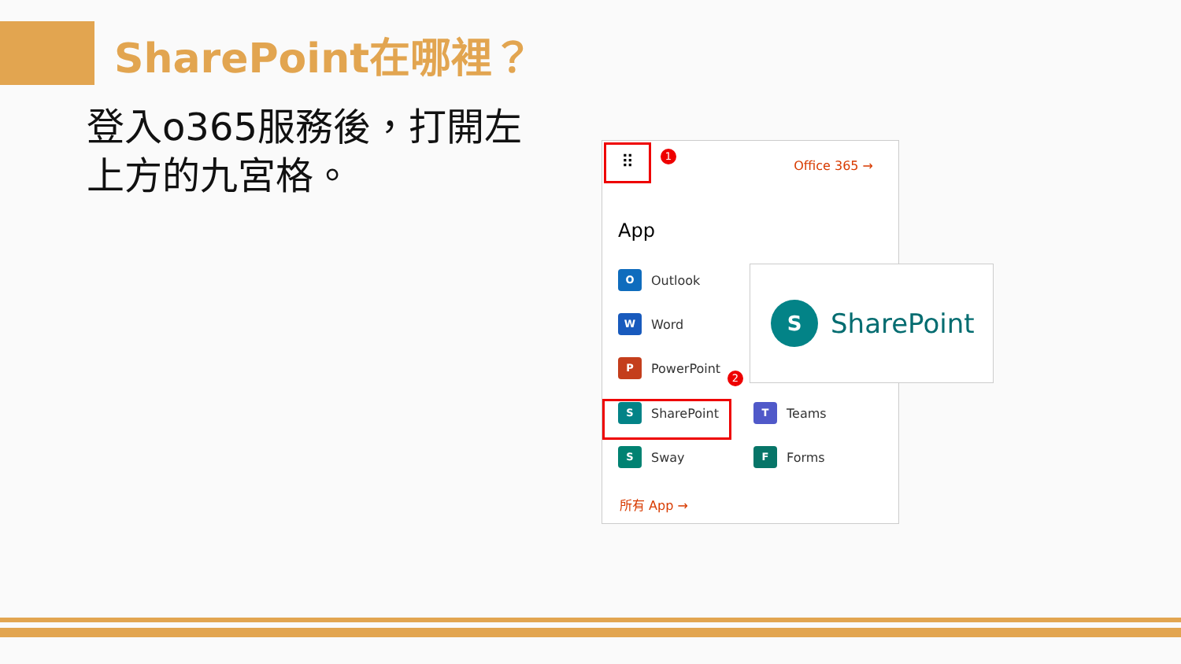SharePoint在哪裡？
登入o365服務後，打開左上方的九宮格。
⠿ 1
Office 365 →
App
O
Outlook
W
Word
P
PowerPoint
2
S
SharePoint
T
Teams
S
Sway
F
Forms
所有 App →
S
SharePoint